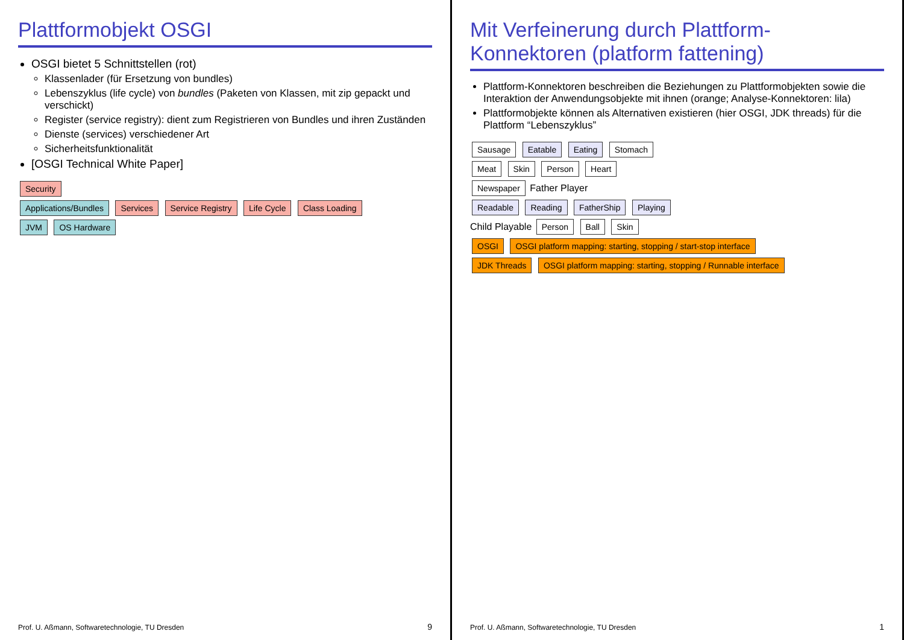Plattformobjekt OSGI
OSGI bietet 5 Schnittstellen (rot)
Klassenlader (für Ersetzung von bundles)
Lebenszyklus (life cycle) von bundles (Paketen von Klassen, mit zip gepackt und verschickt)
Register (service registry): dient zum Registrieren von Bundles und ihren Zuständen
Dienste (services) verschiedener Art
Sicherheitsfunktionalität
[OSGI Technical White Paper]
Security
Applications/Bundles Services Service Registry Life Cycle Class Loading
JVM OS Hardware
Prof. U. Aßmann, Softwaretechnologie, TU Dresden
9
Mit Verfeinerung durch Plattform-Konnektoren (platform fattening)
Plattform-Konnektoren beschreiben die Beziehungen zu Plattformobjekten sowie die Interaktion der Anwendungsobjekte mit ihnen (orange; Analyse-Konnektoren: lila)
Plattformobjekte können als Alternativen existieren (hier OSGI, JDK threads) für die Plattform “Lebenszyklus”
Sausage Eatable Eating Stomach
Meat Skin Person Heart
Newspaper Father Player
Readable Reading FatherShip Playing
Child Playable Person Ball Skin
OSGI OSGI platform mapping: starting, stopping / start-stop interface
JDK Threads OSGI platform mapping: starting, stopping / Runnable interface
Prof. U. Aßmann, Softwaretechnologie, TU Dresden
1